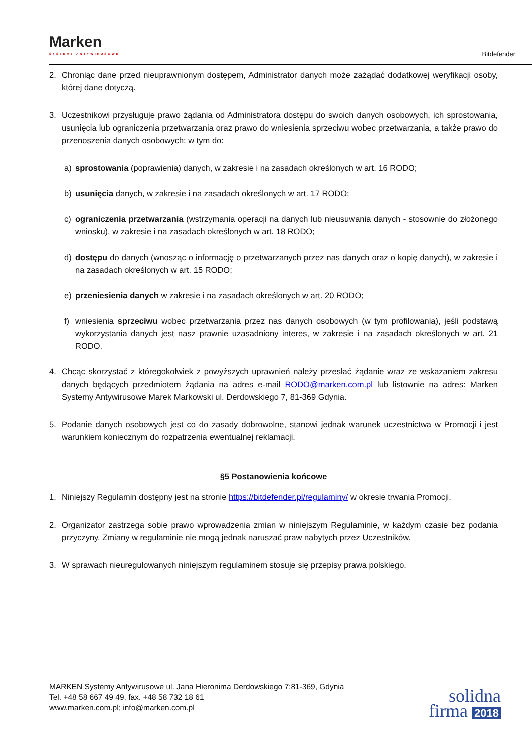Marken
SYSTEMY ANTYWIRUSOWE
Bitdefender
2. Chroniąc dane przed nieuprawnionym dostępem, Administrator danych może zażądać dodatkowej weryfikacji osoby, której dane dotyczą.
3. Uczestnikowi przysługuje prawo żądania od Administratora dostępu do swoich danych osobowych, ich sprostowania, usunięcia lub ograniczenia przetwarzania oraz prawo do wniesienia sprzeciwu wobec przetwarzania, a także prawo do przenoszenia danych osobowych; w tym do:
a) sprostowania (poprawienia) danych, w zakresie i na zasadach określonych w art. 16 RODO;
b) usunięcia danych, w zakresie i na zasadach określonych w art. 17 RODO;
c) ograniczenia przetwarzania (wstrzymania operacji na danych lub nieusuwania danych - stosownie do złożonego wniosku), w zakresie i na zasadach określonych w art. 18 RODO;
d) dostępu do danych (wnosząc o informację o przetwarzanych przez nas danych oraz o kopię danych), w zakresie i na zasadach określonych w art. 15 RODO;
e) przeniesienia danych w zakresie i na zasadach określonych w art. 20 RODO;
f) wniesienia sprzeciwu wobec przetwarzania przez nas danych osobowych (w tym profilowania), jeśli podstawą wykorzystania danych jest nasz prawnie uzasadniony interes, w zakresie i na zasadach określonych w art. 21 RODO.
4. Chcąc skorzystać z któregokolwiek z powyższych uprawnień należy przesłać żądanie wraz ze wskazaniem zakresu danych będących przedmiotem żądania na adres e-mail RODO@marken.com.pl lub listownie na adres: Marken Systemy Antywirusowe Marek Markowski ul. Derdowskiego 7, 81-369 Gdynia.
5. Podanie danych osobowych jest co do zasady dobrowolne, stanowi jednak warunek uczestnictwa w Promocji i jest warunkiem koniecznym do rozpatrzenia ewentualnej reklamacji.
§5 Postanowienia końcowe
1. Niniejszy Regulamin dostępny jest na stronie https://bitdefender.pl/regulaminy/ w okresie trwania Promocji.
2. Organizator zastrzega sobie prawo wprowadzenia zmian w niniejszym Regulaminie, w każdym czasie bez podania przyczyny. Zmiany w regulaminie nie mogą jednak naruszać praw nabytych przez Uczestników.
3. W sprawach nieuregulowanych niniejszym regulaminem stosuje się przepisy prawa polskiego.
MARKEN Systemy Antywirusowe ul. Jana Hieronima Derdowskiego 7;81-369, Gdynia
Tel. +48 58 667 49 49, fax. +48 58 732 18 61
www.marken.com.pl; info@marken.com.pl
solidna
firma 2018